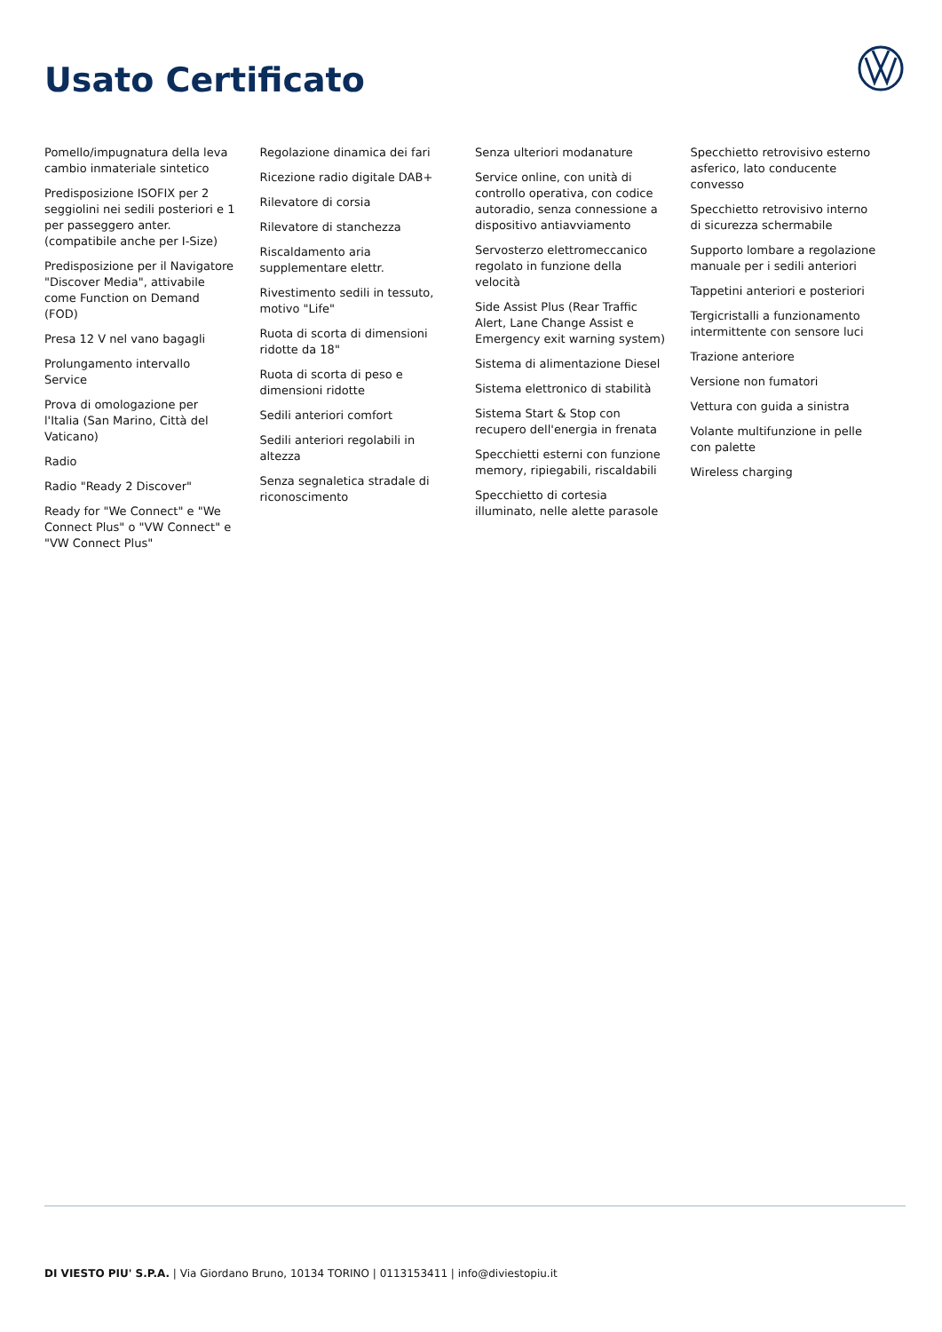Usato Certificato
Pomello/impugnatura della leva cambio inmateriale sintetico
Predisposizione ISOFIX per 2 seggiolini nei sedili posteriori e 1 per passeggero anter. (compatibile anche per I-Size)
Predisposizione per il Navigatore "Discover Media", attivabile come Function on Demand (FOD)
Presa 12 V nel vano bagagli
Prolungamento intervallo Service
Prova di omologazione per l'Italia (San Marino, Città del Vaticano)
Radio
Radio "Ready 2 Discover"
Ready for "We Connect" e "We Connect Plus" o "VW Connect" e "VW Connect Plus"
Regolazione dinamica dei fari
Ricezione radio digitale DAB+
Rilevatore di corsia
Rilevatore di stanchezza
Riscaldamento aria supplementare elettr.
Rivestimento sedili in tessuto, motivo "Life"
Ruota di scorta di dimensioni ridotte da 18"
Ruota di scorta di peso e dimensioni ridotte
Sedili anteriori comfort
Sedili anteriori regolabili in altezza
Senza segnaletica stradale di riconoscimento
Senza ulteriori modanature
Service online, con unità di controllo operativa, con codice autoradio, senza connessione a dispositivo antiavviamento
Servosterzo elettromeccanico regolato in funzione della velocità
Side Assist Plus (Rear Traffic Alert, Lane Change Assist e Emergency exit warning system)
Sistema di alimentazione Diesel
Sistema elettronico di stabilità
Sistema Start & Stop con recupero dell'energia in frenata
Specchietti esterni con funzione memory, ripiegabili, riscaldabili
Specchietto di cortesia illuminato, nelle alette parasole
Specchietto retrovisivo esterno asferico, lato conducente convesso
Specchietto retrovisivo interno di sicurezza schermabile
Supporto lombare a regolazione manuale per i sedili anteriori
Tappetini anteriori e posteriori
Tergicristalli a funzionamento intermittente con sensore luci
Trazione anteriore
Versione non fumatori
Vettura con guida a sinistra
Volante multifunzione in pelle con palette
Wireless charging
DI VIESTO PIU' S.P.A. | Via Giordano Bruno, 10134 TORINO | 0113153411 | info@diviestopiu.it